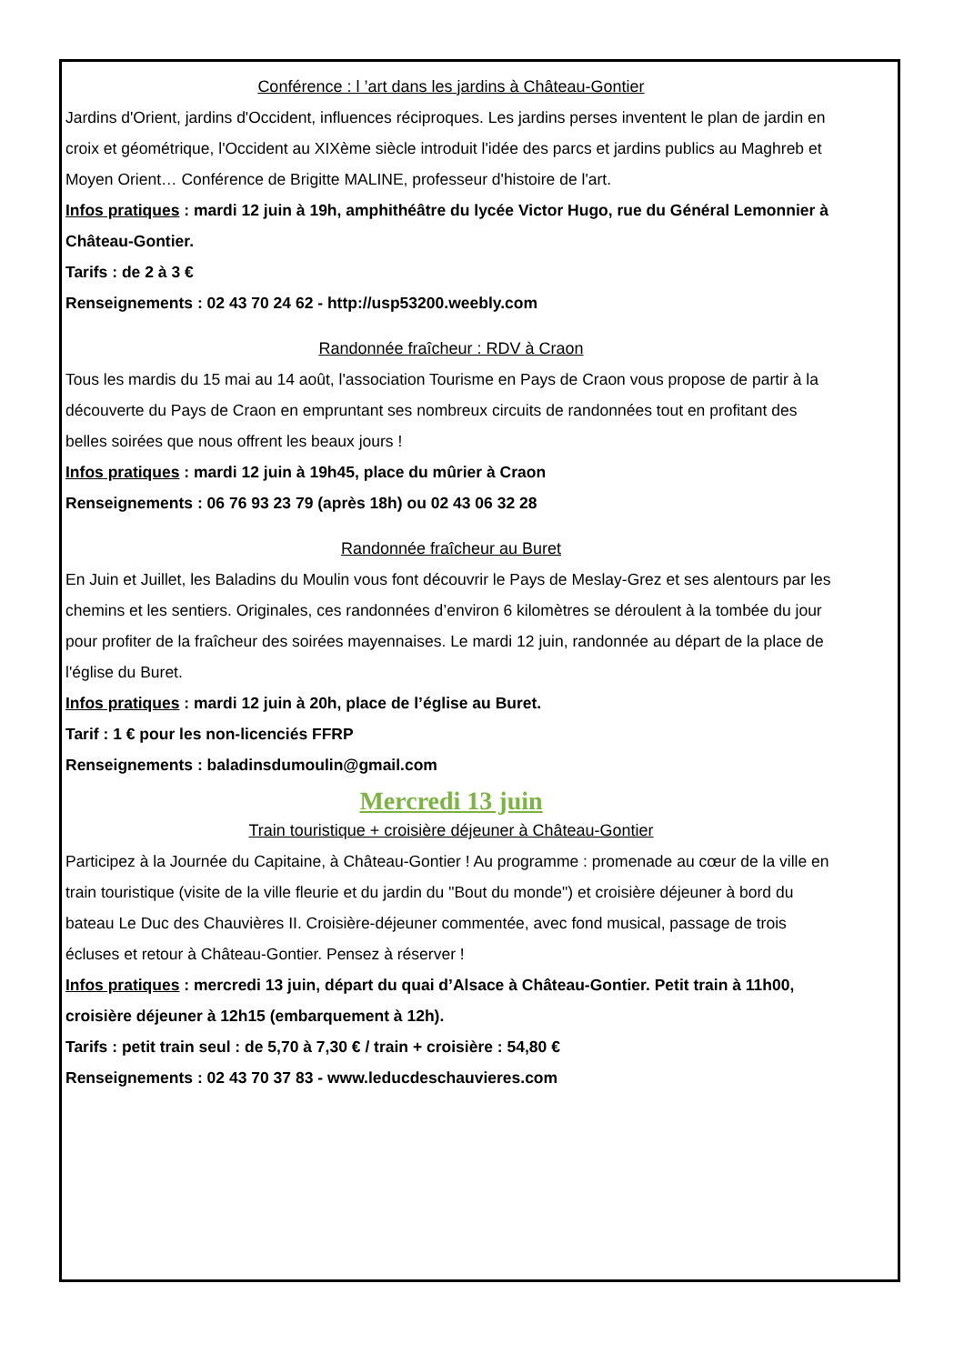Conférence : l ’art dans les jardins à Château-Gontier
Jardins d'Orient, jardins d'Occident, influences réciproques. Les jardins perses inventent le plan de jardin en croix et géométrique, l'Occident au XIXème siècle introduit l'idée des parcs et jardins publics au Maghreb et Moyen Orient… Conférence de Brigitte MALINE, professeur d'histoire de l'art.
Infos pratiques : mardi 12 juin à 19h, amphithéâtre du lycée Victor Hugo, rue du Général Lemonnier à Château-Gontier.
Tarifs : de 2 à 3 €
Renseignements : 02 43 70 24 62 - http://usp53200.weebly.com
Randonnée fraîcheur : RDV à Craon
Tous les mardis du 15 mai au 14 août, l'association Tourisme en Pays de Craon vous propose de partir à la découverte du Pays de Craon en empruntant ses nombreux circuits de randonnées tout en profitant des belles soirées que nous offrent les beaux jours !
Infos pratiques : mardi 12 juin à 19h45, place du mûrier à Craon
Renseignements : 06 76 93 23 79 (après 18h) ou 02 43 06 32 28
Randonnée fraîcheur au Buret
En Juin et Juillet, les Baladins du Moulin vous font découvrir le Pays de Meslay-Grez et ses alentours par les chemins et les sentiers. Originales, ces randonnées d’environ 6 kilomètres se déroulent à la tombée du jour pour profiter de la fraîcheur des soirées mayennaises. Le mardi 12 juin, randonnée au départ de la place de l'église du Buret.
Infos pratiques : mardi 12 juin à 20h, place de l’église au Buret.
Tarif : 1 € pour les non-licenciés FFRP
Renseignements : baladinsdumoulin@gmail.com
Mercredi 13 juin
Train touristique + croisière déjeuner à Château-Gontier
Participez à la Journée du Capitaine, à Château-Gontier ! Au programme : promenade au cœur de la ville en train touristique (visite de la ville fleurie et du jardin du "Bout du monde") et croisière déjeuner à bord du bateau Le Duc des Chauvières II. Croisière-déjeuner commentée, avec fond musical, passage de trois écluses et retour à Château-Gontier. Pensez à réserver !
Infos pratiques : mercredi 13 juin, départ du quai d’Alsace à Château-Gontier. Petit train à 11h00, croisière déjeuner à 12h15 (embarquement à 12h).
Tarifs : petit train seul : de 5,70 à 7,30 € / train + croisière : 54,80 €
Renseignements : 02 43 70 37 83 - www.leducdeschauvieres.com